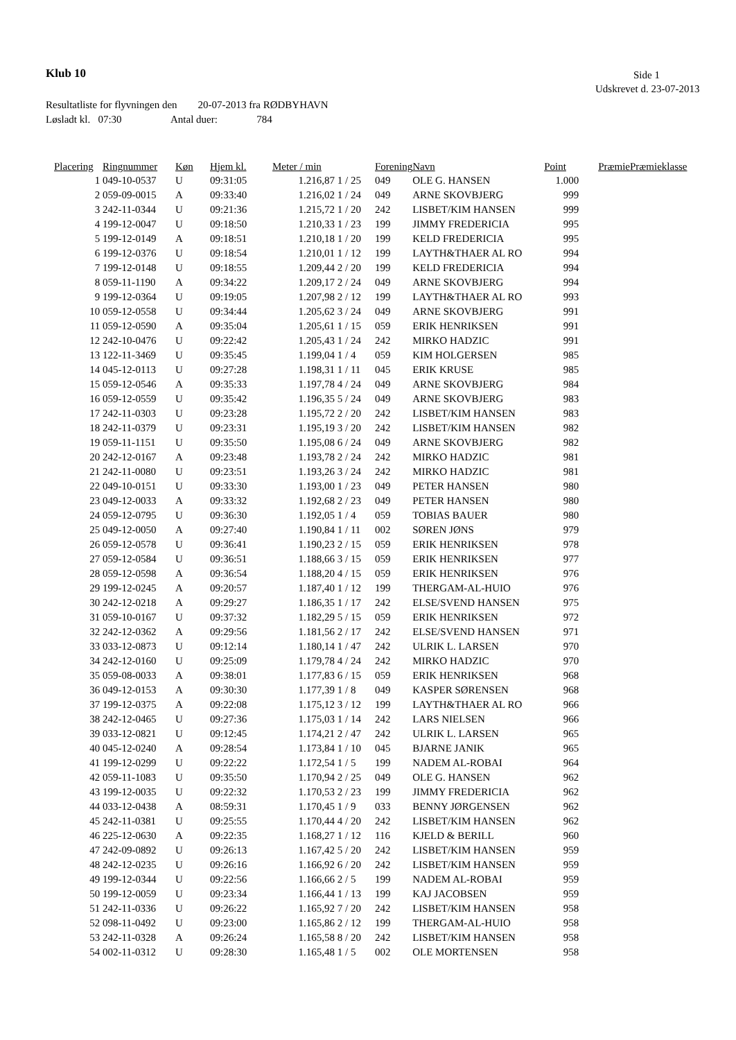Klub 10 Side 1
Udskrevet d. 23-07-2013
Resultatliste for flyvningen den 20-07-2013 fra RØDBYHAVN
Løsladt kl. 07:30 Antal duer: 784
| Placering | Ringnummer | Køn | Hjem kl. | Meter / min | | Forening | Navn | Point | Præmie | Præmieklasse |
| --- | --- | --- | --- | --- | --- | --- | --- | --- | --- | --- |
| 1 | 049-10-0537 | U | 09:31:05 | 1.216,87 | 1 / 25 | 049 | OLE G. HANSEN | 1.000 | | |
| 2 | 059-09-0015 | A | 09:33:40 | 1.216,02 | 1 / 24 | 049 | ARNE SKOVBJERG | 999 | | |
| 3 | 242-11-0344 | U | 09:21:36 | 1.215,72 | 1 / 20 | 242 | LISBET/KIM HANSEN | 999 | | |
| 4 | 199-12-0047 | U | 09:18:50 | 1.210,33 | 1 / 23 | 199 | JIMMY FREDERICIA | 995 | | |
| 5 | 199-12-0149 | A | 09:18:51 | 1.210,18 | 1 / 20 | 199 | KELD FREDERICIA | 995 | | |
| 6 | 199-12-0376 | U | 09:18:54 | 1.210,01 | 1 / 12 | 199 | LAYTH&THAER AL RO | 994 | | |
| 7 | 199-12-0148 | U | 09:18:55 | 1.209,44 | 2 / 20 | 199 | KELD FREDERICIA | 994 | | |
| 8 | 059-11-1190 | A | 09:34:22 | 1.209,17 | 2 / 24 | 049 | ARNE SKOVBJERG | 994 | | |
| 9 | 199-12-0364 | U | 09:19:05 | 1.207,98 | 2 / 12 | 199 | LAYTH&THAER AL RO | 993 | | |
| 10 | 059-12-0558 | U | 09:34:44 | 1.205,62 | 3 / 24 | 049 | ARNE SKOVBJERG | 991 | | |
| 11 | 059-12-0590 | A | 09:35:04 | 1.205,61 | 1 / 15 | 059 | ERIK HENRIKSEN | 991 | | |
| 12 | 242-10-0476 | U | 09:22:42 | 1.205,43 | 1 / 24 | 242 | MIRKO HADZIC | 991 | | |
| 13 | 122-11-3469 | U | 09:35:45 | 1.199,04 | 1 / 4 | 059 | KIM HOLGERSEN | 985 | | |
| 14 | 045-12-0113 | U | 09:27:28 | 1.198,31 | 1 / 11 | 045 | ERIK KRUSE | 985 | | |
| 15 | 059-12-0546 | A | 09:35:33 | 1.197,78 | 4 / 24 | 049 | ARNE SKOVBJERG | 984 | | |
| 16 | 059-12-0559 | U | 09:35:42 | 1.196,35 | 5 / 24 | 049 | ARNE SKOVBJERG | 983 | | |
| 17 | 242-11-0303 | U | 09:23:28 | 1.195,72 | 2 / 20 | 242 | LISBET/KIM HANSEN | 983 | | |
| 18 | 242-11-0379 | U | 09:23:31 | 1.195,19 | 3 / 20 | 242 | LISBET/KIM HANSEN | 982 | | |
| 19 | 059-11-1151 | U | 09:35:50 | 1.195,08 | 6 / 24 | 049 | ARNE SKOVBJERG | 982 | | |
| 20 | 242-12-0167 | A | 09:23:48 | 1.193,78 | 2 / 24 | 242 | MIRKO HADZIC | 981 | | |
| 21 | 242-11-0080 | U | 09:23:51 | 1.193,26 | 3 / 24 | 242 | MIRKO HADZIC | 981 | | |
| 22 | 049-10-0151 | U | 09:33:30 | 1.193,00 | 1 / 23 | 049 | PETER HANSEN | 980 | | |
| 23 | 049-12-0033 | A | 09:33:32 | 1.192,68 | 2 / 23 | 049 | PETER HANSEN | 980 | | |
| 24 | 059-12-0795 | U | 09:36:30 | 1.192,05 | 1 / 4 | 059 | TOBIAS BAUER | 980 | | |
| 25 | 049-12-0050 | A | 09:27:40 | 1.190,84 | 1 / 11 | 002 | SØREN JØNS | 979 | | |
| 26 | 059-12-0578 | U | 09:36:41 | 1.190,23 | 2 / 15 | 059 | ERIK HENRIKSEN | 978 | | |
| 27 | 059-12-0584 | U | 09:36:51 | 1.188,66 | 3 / 15 | 059 | ERIK HENRIKSEN | 977 | | |
| 28 | 059-12-0598 | A | 09:36:54 | 1.188,20 | 4 / 15 | 059 | ERIK HENRIKSEN | 976 | | |
| 29 | 199-12-0245 | A | 09:20:57 | 1.187,40 | 1 / 12 | 199 | THERGAM-AL-HUIO | 976 | | |
| 30 | 242-12-0218 | A | 09:29:27 | 1.186,35 | 1 / 17 | 242 | ELSE/SVEND HANSEN | 975 | | |
| 31 | 059-10-0167 | U | 09:37:32 | 1.182,29 | 5 / 15 | 059 | ERIK HENRIKSEN | 972 | | |
| 32 | 242-12-0362 | A | 09:29:56 | 1.181,56 | 2 / 17 | 242 | ELSE/SVEND HANSEN | 971 | | |
| 33 | 033-12-0873 | U | 09:12:14 | 1.180,14 | 1 / 47 | 242 | ULRIK L. LARSEN | 970 | | |
| 34 | 242-12-0160 | U | 09:25:09 | 1.179,78 | 4 / 24 | 242 | MIRKO HADZIC | 970 | | |
| 35 | 059-08-0033 | A | 09:38:01 | 1.177,83 | 6 / 15 | 059 | ERIK HENRIKSEN | 968 | | |
| 36 | 049-12-0153 | A | 09:30:30 | 1.177,39 | 1 / 8 | 049 | KASPER SØRENSEN | 968 | | |
| 37 | 199-12-0375 | A | 09:22:08 | 1.175,12 | 3 / 12 | 199 | LAYTH&THAER AL RO | 966 | | |
| 38 | 242-12-0465 | U | 09:27:36 | 1.175,03 | 1 / 14 | 242 | LARS NIELSEN | 966 | | |
| 39 | 033-12-0821 | U | 09:12:45 | 1.174,21 | 2 / 47 | 242 | ULRIK L. LARSEN | 965 | | |
| 40 | 045-12-0240 | A | 09:28:54 | 1.173,84 | 1 / 10 | 045 | BJARNE JANIK | 965 | | |
| 41 | 199-12-0299 | U | 09:22:22 | 1.172,54 | 1 / 5 | 199 | NADEM AL-ROBAI | 964 | | |
| 42 | 059-11-1083 | U | 09:35:50 | 1.170,94 | 2 / 25 | 049 | OLE G. HANSEN | 962 | | |
| 43 | 199-12-0035 | U | 09:22:32 | 1.170,53 | 2 / 23 | 199 | JIMMY FREDERICIA | 962 | | |
| 44 | 033-12-0438 | A | 08:59:31 | 1.170,45 | 1 / 9 | 033 | BENNY JØRGENSEN | 962 | | |
| 45 | 242-11-0381 | U | 09:25:55 | 1.170,44 | 4 / 20 | 242 | LISBET/KIM HANSEN | 962 | | |
| 46 | 225-12-0630 | A | 09:22:35 | 1.168,27 | 1 / 12 | 116 | KJELD & BERILL | 960 | | |
| 47 | 242-09-0892 | U | 09:26:13 | 1.167,42 | 5 / 20 | 242 | LISBET/KIM HANSEN | 959 | | |
| 48 | 242-12-0235 | U | 09:26:16 | 1.166,92 | 6 / 20 | 242 | LISBET/KIM HANSEN | 959 | | |
| 49 | 199-12-0344 | U | 09:22:56 | 1.166,66 | 2 / 5 | 199 | NADEM AL-ROBAI | 959 | | |
| 50 | 199-12-0059 | U | 09:23:34 | 1.166,44 | 1 / 13 | 199 | KAJ JACOBSEN | 959 | | |
| 51 | 242-11-0336 | U | 09:26:22 | 1.165,92 | 7 / 20 | 242 | LISBET/KIM HANSEN | 958 | | |
| 52 | 098-11-0492 | U | 09:23:00 | 1.165,86 | 2 / 12 | 199 | THERGAM-AL-HUIO | 958 | | |
| 53 | 242-11-0328 | A | 09:26:24 | 1.165,58 | 8 / 20 | 242 | LISBET/KIM HANSEN | 958 | | |
| 54 | 002-11-0312 | U | 09:28:30 | 1.165,48 | 1 / 5 | 002 | OLE MORTENSEN | 958 | | |